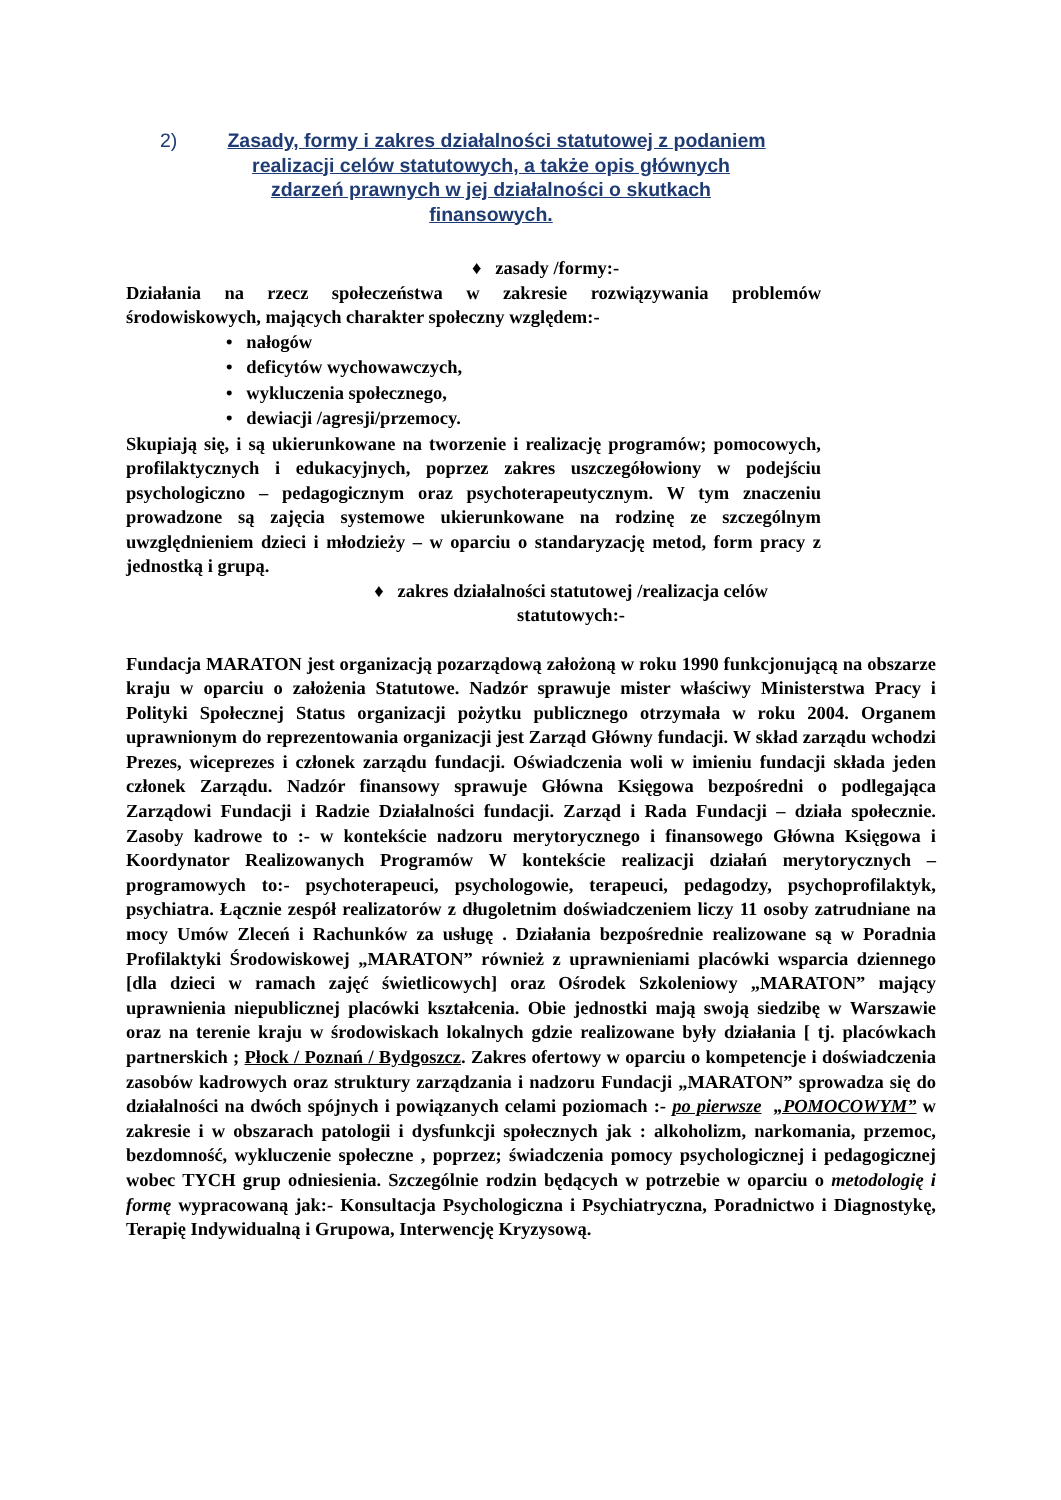2) Zasady, formy i zakres działalności statutowej z podaniem
realizacji celów statutowych, a także opis głównych
zdarzeń prawnych w jej działalności o skutkach
finansowych.
♦ zasady /formy:-
Działania na rzecz społeczeństwa w zakresie rozwiązywania problemów środowiskowych, mających charakter społeczny względem:-
• nałogów
• deficytów wychowawczych,
• wykluczenia społecznego,
• dewiacji /agresji/przemocy.
Skupiają się, i są ukierunkowane na tworzenie i realizację programów; pomocowych, profilaktycznych i edukacyjnych, poprzez zakres uszczegółowiony w podejściu psychologiczno – pedagogicznym oraz psychoterapeutycznym. W tym znaczeniu prowadzone są zajęcia systemowe ukierunkowane na rodzinę ze szczególnym uwzględnieniem dzieci i młodzieży – w oparciu o standaryzację metod, form pracy z jednostką i grupą.
♦ zakres działalności statutowej /realizacja celów statutowych:-
Fundacja MARATON jest organizacją pozarządową założoną w roku 1990 funkcjonującą na obszarze kraju w oparciu o założenia Statutowe. Nadzór sprawuje mister właściwy Ministerstwa Pracy i Polityki Społecznej Status organizacji pożytku publicznego otrzymała w roku 2004. Organem uprawnionym do reprezentowania organizacji jest Zarząd Główny fundacji. W skład zarządu wchodzi Prezes, wiceprezes i członek zarządu fundacji. Oświadczenia woli w imieniu fundacji składa jeden członek Zarządu. Nadzór finansowy sprawuje Główna Księgowa bezpośredni o podlegająca Zarządowi Fundacji i Radzie Działalności fundacji. Zarząd i Rada Fundacji – działa społecznie. Zasoby kadrowe to :- w kontekście nadzoru merytorycznego i finansowego Główna Księgowa i Koordynator Realizowanych Programów W kontekście realizacji działań merytorycznych – programowych to:- psychoterapeuci, psychologowie, terapeuci, pedagodzy, psychoprofilaktyk, psychiatra. Łącznie zespół realizatorów z długoletnim doświadczeniem liczy 11 osoby zatrudniane na mocy Umów Zleceń i Rachunków za usługę . Działania bezpośrednie realizowane są w Poradnia Profilaktyki Środowiskowej „MARATON” również z uprawnieniami placówki wsparcia dziennego [dla dzieci w ramach zajęć świetlicowych] oraz Ośrodek Szkoleniowy „MARATON” mający uprawnienia niepublicznej placówki kształcenia. Obie jednostki mają swoją siedzibę w Warszawie oraz na terenie kraju w środowiskach lokalnych gdzie realizowane były działania [ tj. placówkach partnerskich ; Płock / Poznań / Bydgoszcz. Zakres ofertowy w oparciu o kompetencje i doświadczenia zasobów kadrowych oraz struktury zarządzania i nadzoru Fundacji „MARATON” sprowadza się do działalności na dwóch spójnych i powiązanych celami poziomach :- po pierwsze „POMOCOWYM” w zakresie i w obszarach patologii i dysfunkcji społecznych jak : alkoholizm, narkomania, przemoc, bezdomność, wykluczenie społeczne , poprzez; świadczenia pomocy psychologicznej i pedagogicznej wobec TYCH grup odniesienia. Szczególnie rodzin będących w potrzebie w oparciu o metodologię i formę wypracowaną jak:- Konsultacja Psychologiczna i Psychiatryczna, Poradnictwo i Diagnostykę, Terapię Indywidualną i Grupowa, Interwencję Kryzysową.